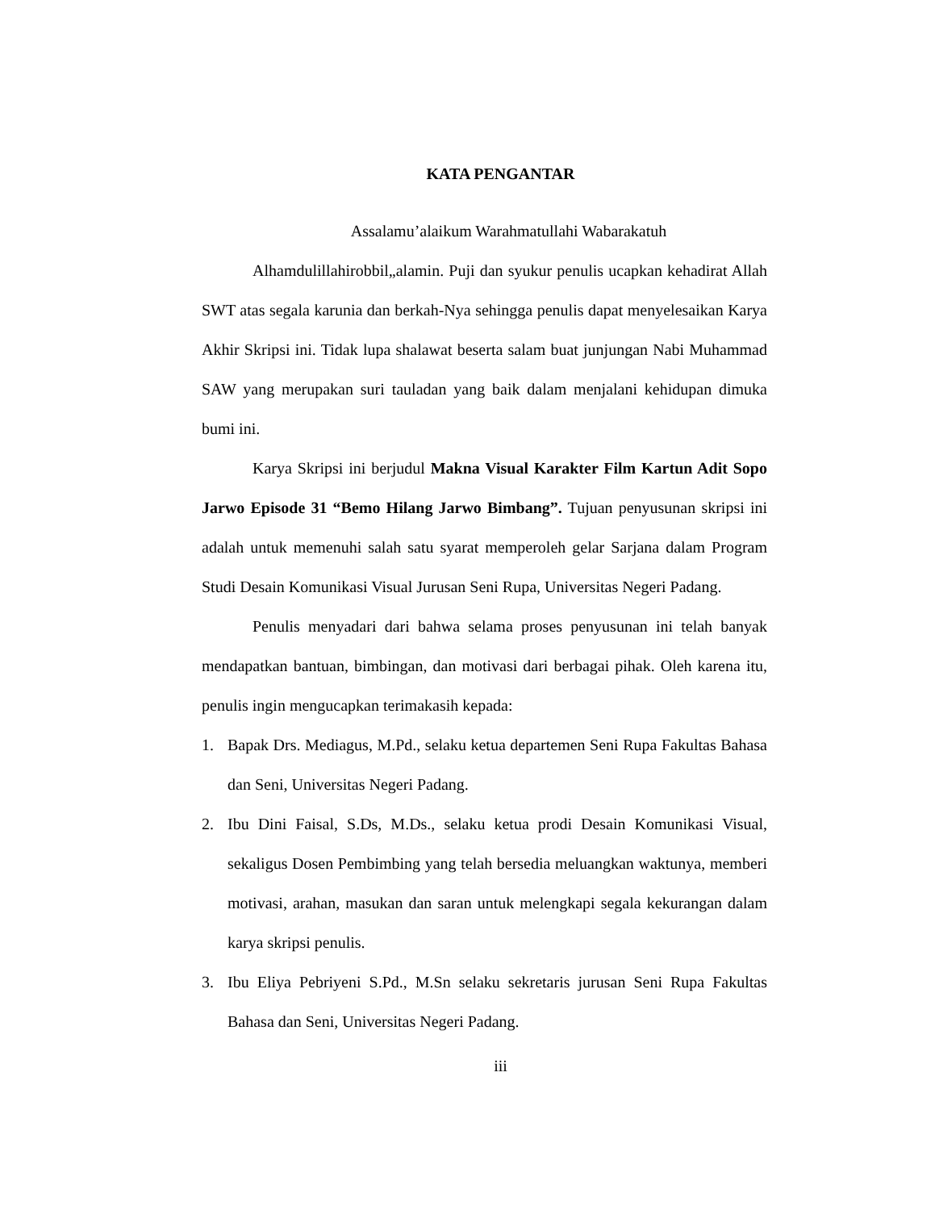KATA PENGANTAR
Assalamu’alaikum Warahmatullahi Wabarakatuh
Alhamdulillahirobbil„alamin. Puji dan syukur penulis ucapkan kehadirat Allah SWT atas segala karunia dan berkah-Nya sehingga penulis dapat menyelesaikan Karya Akhir Skripsi ini. Tidak lupa shalawat beserta salam buat junjungan Nabi Muhammad SAW yang merupakan suri tauladan yang baik dalam menjalani kehidupan dimuka bumi ini.
Karya Skripsi ini berjudul Makna Visual Karakter Film Kartun Adit Sopo Jarwo Episode 31 “Bemo Hilang Jarwo Bimbang”. Tujuan penyusunan skripsi ini adalah untuk memenuhi salah satu syarat memperoleh gelar Sarjana dalam Program Studi Desain Komunikasi Visual Jurusan Seni Rupa, Universitas Negeri Padang.
Penulis menyadari dari bahwa selama proses penyusunan ini telah banyak mendapatkan bantuan, bimbingan, dan motivasi dari berbagai pihak. Oleh karena itu, penulis ingin mengucapkan terimakasih kepada:
1. Bapak Drs. Mediagus, M.Pd., selaku ketua departemen Seni Rupa Fakultas Bahasa dan Seni, Universitas Negeri Padang.
2. Ibu Dini Faisal, S.Ds, M.Ds., selaku ketua prodi Desain Komunikasi Visual, sekaligus Dosen Pembimbing yang telah bersedia meluangkan waktunya, memberi motivasi, arahan, masukan dan saran untuk melengkapi segala kekurangan dalam karya skripsi penulis.
3. Ibu Eliya Pebriyeni S.Pd., M.Sn selaku sekretaris jurusan Seni Rupa Fakultas Bahasa dan Seni, Universitas Negeri Padang.
iii